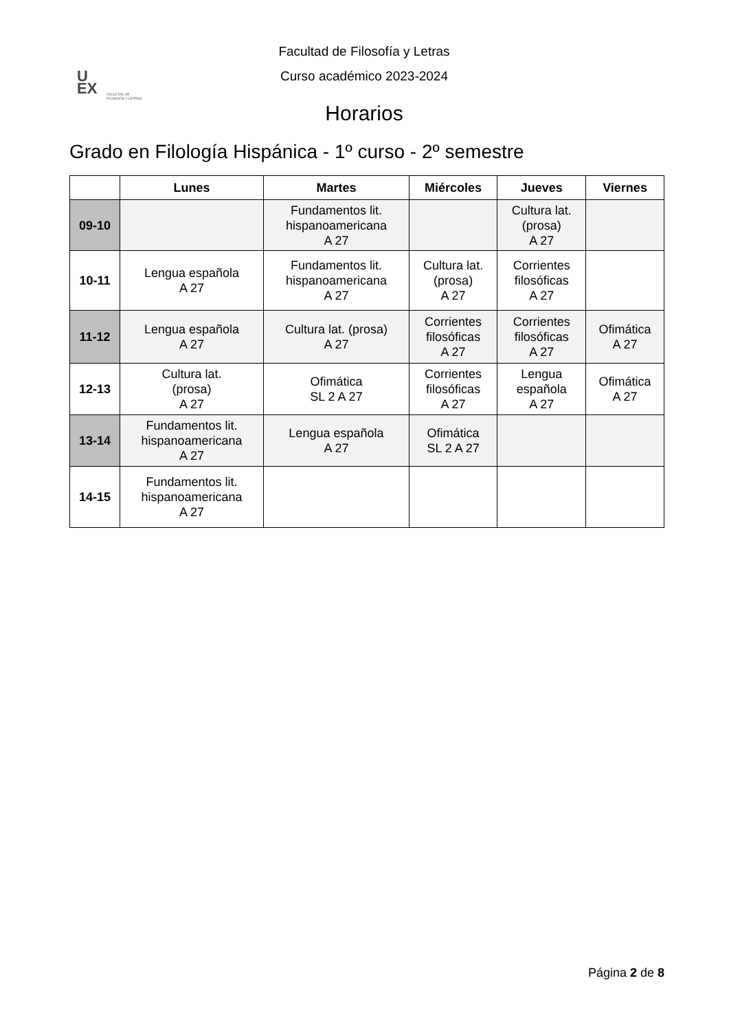U
EX
FACULTAD DE FILOSOFÍA Y LETRAS
Facultad de Filosofía y Letras
Curso académico 2023-2024
Horarios
Grado en Filología Hispánica - 1º curso - 2º semestre
| | Lunes | Martes | Miércoles | Jueves | Viernes |
| --- | --- | --- | --- | --- | --- |
| 09-10 | | Fundamentos lit. hispanoamericana A 27 | | Cultura lat. (prosa) A 27 | |
| 10-11 | Lengua española A 27 | Fundamentos lit. hispanoamericana A 27 | Cultura lat. (prosa) A 27 | Corrientes filosóficas A 27 | |
| 11-12 | Lengua española A 27 | Cultura lat. (prosa) A 27 | Corrientes filosóficas A 27 | Corrientes filosóficas A 27 | Ofimática A 27 |
| 12-13 | Cultura lat. (prosa) A 27 | Ofimática SL 2 A 27 | Corrientes filosóficas A 27 | Lengua española A 27 | Ofimática A 27 |
| 13-14 | Fundamentos lit. hispanoamericana A 27 | Lengua española A 27 | Ofimática SL 2 A 27 | | |
| 14-15 | Fundamentos lit. hispanoamericana A 27 | | | | |
Página 2 de 8